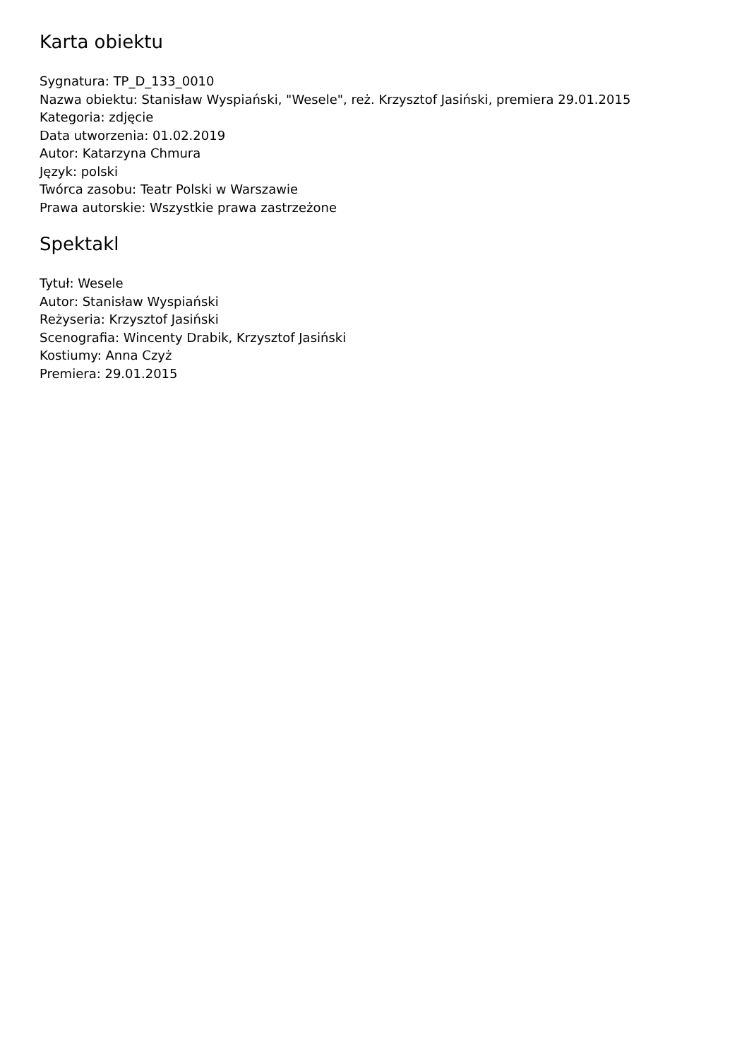Karta obiektu
Sygnatura: TP_D_133_0010
Nazwa obiektu: Stanisław Wyspiański, "Wesele", reż. Krzysztof Jasiński, premiera 29.01.2015
Kategoria: zdjęcie
Data utworzenia: 01.02.2019
Autor: Katarzyna Chmura
Język: polski
Twórca zasobu: Teatr Polski w Warszawie
Prawa autorskie: Wszystkie prawa zastrzeżone
Spektakl
Tytuł: Wesele
Autor: Stanisław Wyspiański
Reżyseria: Krzysztof Jasiński
Scenografia: Wincenty Drabik, Krzysztof Jasiński
Kostiumy: Anna Czyż
Premiera: 29.01.2015